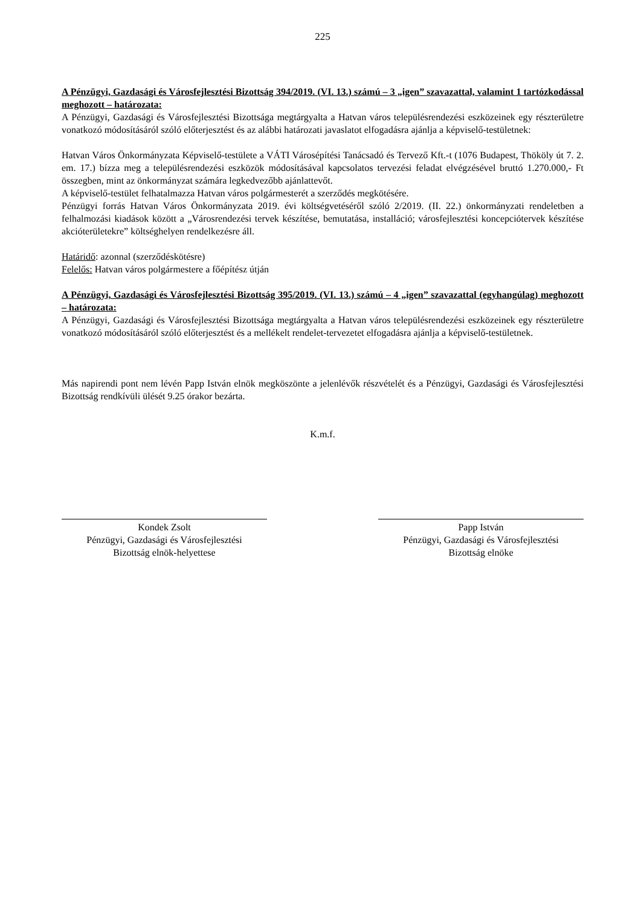225
A Pénzügyi, Gazdasági és Városfejlesztési Bizottság 394/2019. (VI. 13.) számú – 3 „igen” szavazattal, valamint 1 tartózkodással meghozott – határozata:
A Pénzügyi, Gazdasági és Városfejlesztési Bizottsága megtárgyalta a Hatvan város településrendezési eszközeinek egy részterületre vonatkozó módosításáról szóló előterjesztést és az alábbi határozati javaslatot elfogadásra ajánlja a képviselő-testületnek:
Hatvan Város Önkormányzata Képviselő-testülete a VÁTI Városépítési Tanácsadó és Tervező Kft.-t (1076 Budapest, Thököly út 7. 2. em. 17.) bízza meg a településrendezési eszközök módosításával kapcsolatos tervezési feladat elvégzésével bruttó 1.270.000,- Ft összegben, mint az önkormányzat számára legkedvezőbb ajánlattevőt.
A képviselő-testület felhatalmazza Hatvan város polgármesterét a szerződés megkötésére.
Pénzügyi forrás Hatvan Város Önkormányzata 2019. évi költségvetéséről szóló 2/2019. (II. 22.) önkormányzati rendeletben a felhalmozási kiadások között a „Városrendezési tervek készítése, bemutatása, installáció; városfejlesztési koncepciótervek készítése akcióterületekre” költséghelyen rendelkezésre áll.
Határidő: azonnal (szerződéskötésre)
Felelős: Hatvan város polgármestere a főépítész útján
A Pénzügyi, Gazdasági és Városfejlesztési Bizottság 395/2019. (VI. 13.) számú – 4 „igen” szavazattal (egyhangúlag) meghozott – határozata:
A Pénzügyi, Gazdasági és Városfejlesztési Bizottsága megtárgyalta a Hatvan város településrendezési eszközeinek egy részterületre vonatkozó módosításáról szóló előterjesztést és a mellékelt rendelet-tervezetet elfogadásra ajánlja a képviselő-testületnek.
Más napirendi pont nem lévén Papp István elnök megköszönte a jelenlévők részvételét és a Pénzügyi, Gazdasági és Városfejlesztési Bizottság rendkívüli ülését 9.25 órakor bezárta.
K.m.f.
Kondek Zsolt
Pénzügyi, Gazdasági és Városfejlesztési
Bizottság elnök-helyettese
Papp István
Pénzügyi, Gazdasági és Városfejlesztési
Bizottság elnöke